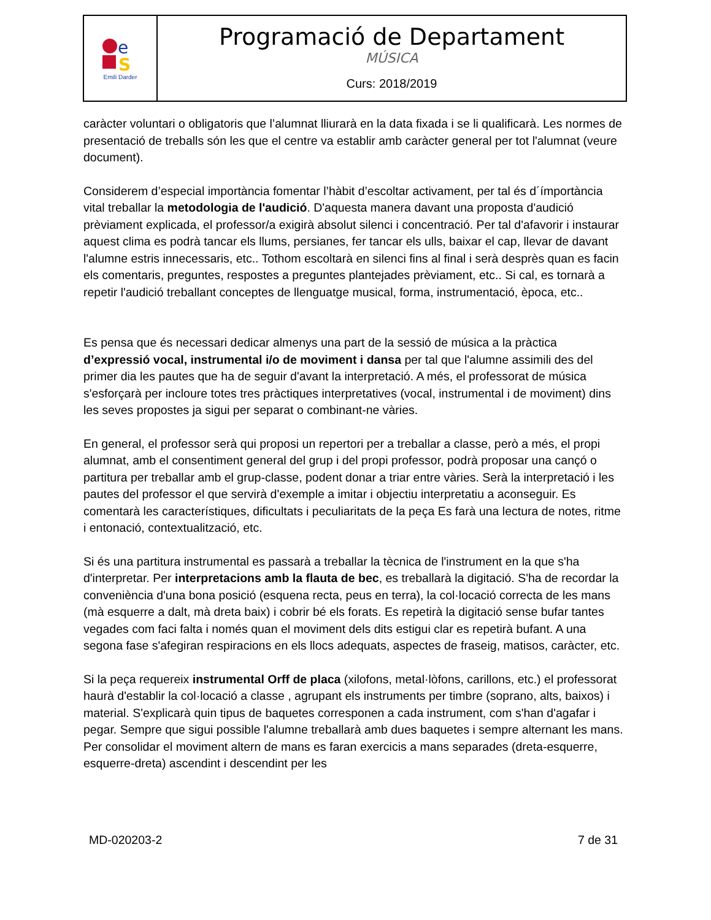e
S
Emili Darder
Programació de Departament
MÚSICA
Curs: 2018/2019
caràcter voluntari o obligatoris que l’alumnat lliurarà en la data fixada i se li qualificarà. Les normes de presentació de treballs són les que el centre va establir amb caràcter general per tot l'alumnat (veure document).
Considerem d’especial importància fomentar l’hàbit d’escoltar activament, per tal és d´ímportància vital treballar la metodologia de l'audició. D'aquesta manera davant una proposta d'audició prèviament explicada, el professor/a exigirà absolut silenci i concentració. Per tal d'afavorir i instaurar aquest clima es podrà tancar els llums, persianes, fer tancar els ulls, baixar el cap, llevar de davant l'alumne estris innecessaris, etc.. Tothom escoltarà en silenci fins al final i serà desprès quan es facin els comentaris, preguntes, respostes a preguntes plantejades prèviament, etc.. Si cal, es tornarà a repetir l'audició treballant conceptes de llenguatge musical, forma, instrumentació, època, etc..
Es pensa que és necessari dedicar almenys una part de la sessió de música a la pràctica d’expressió vocal, instrumental i/o de moviment i dansa per tal que l'alumne assimili des del primer dia les pautes que ha de seguir d'avant la interpretació. A més, el professorat de música s'esforçarà per incloure totes tres pràctiques interpretatives (vocal, instrumental i de moviment) dins les seves propostes ja sigui per separat o combinant-ne vàries.
En general, el professor serà qui proposi un repertori per a treballar a classe, però a més, el propi alumnat, amb el consentiment general del grup i del propi professor, podrà proposar una cançó o partitura per treballar amb el grup-classe, podent donar a triar entre vàries. Serà la interpretació i les pautes del professor el que servirà d'exemple a imitar i objectiu interpretatiu a aconseguir. Es comentarà les característiques, dificultats i peculiaritats de la peça Es farà una lectura de notes, ritme i entonació, contextualització, etc.
Si és una partitura instrumental es passarà a treballar la tècnica de l'instrument en la que s'ha d'interpretar. Per interpretacions amb la flauta de bec, es treballarà la digitació. S'ha de recordar la conveniència d'una bona posició (esquena recta, peus en terra), la col·locació correcta de les mans (mà esquerre a dalt, mà dreta baix) i cobrir bé els forats. Es repetirà la digitació sense bufar tantes vegades com faci falta i només quan el moviment dels dits estigui clar es repetirà bufant. A una segona fase s'afegiran respiracions en els llocs adequats, aspectes de fraseig, matisos, caràcter, etc.
Si la peça requereix instrumental Orff de placa (xilofons, metal·lòfons, carillons, etc.) el professorat haurà d'establir la col·locació a classe , agrupant els instruments per timbre (soprano, alts, baixos) i material. S'explicarà quin tipus de baquetes corresponen a cada instrument, com s'han d'agafar i pegar. Sempre que sigui possible l'alumne treballarà amb dues baquetes i sempre alternant les mans. Per consolidar el moviment altern de mans es faran exercicis a mans separades (dreta-esquerre, esquerre-dreta) ascendint i descendint per les
MD-020203-2 7 de 31